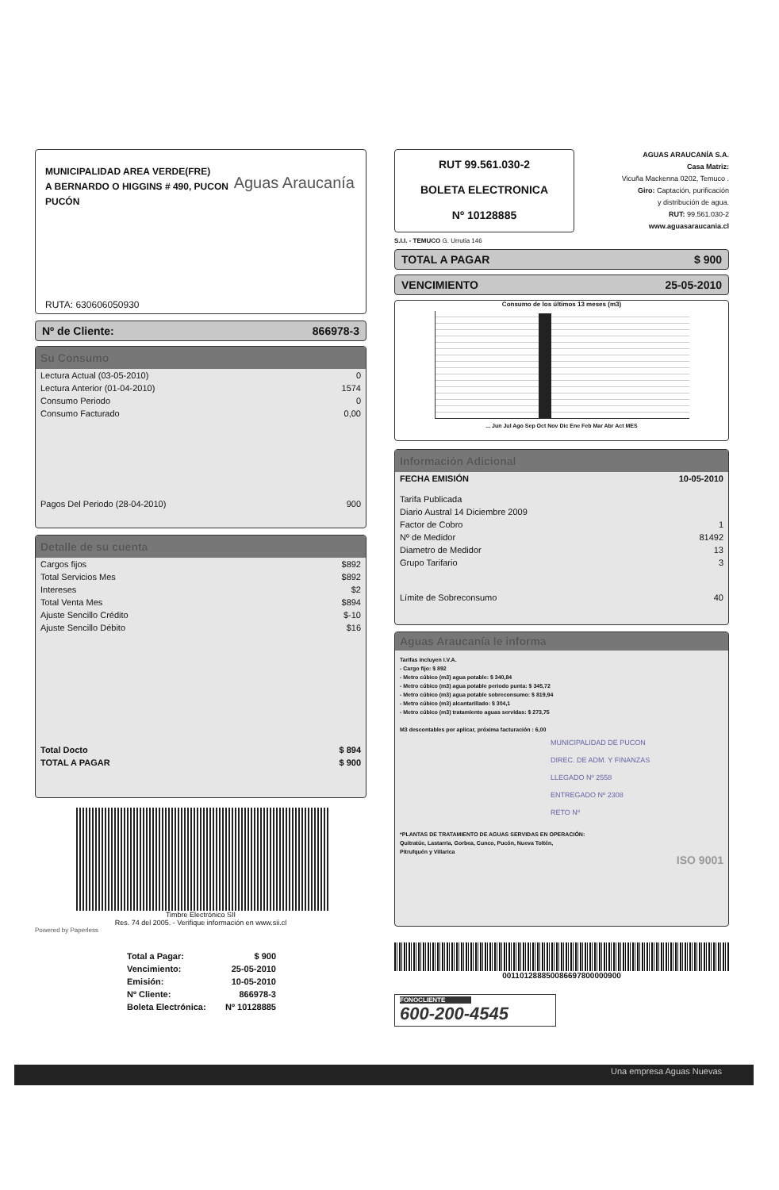MUNICIPALIDAD AREA VERDE(FRE)
A BERNARDO O HIGGINS # 490, PUCON
PUCÓN
Aguas Araucanía
RUTA: 630606050930
Nº de Cliente: 866978-3
Su Consumo
| Lectura Actual (03-05-2010) | 0 |
| Lectura Anterior (01-04-2010) | 1574 |
| Consumo Periodo | 0 |
| Consumo Facturado | 0,00 |
| Pagos Del Periodo (28-04-2010) | 900 |
Detalle de su cuenta
| Cargos fijos | $892 |
| Total Servicios Mes | $892 |
| Intereses | $2 |
| Total Venta Mes | $894 |
| Ajuste Sencillo Crédito | $-10 |
| Ajuste Sencillo Débito | $16 |
| Total Docto | $ 894 |
| TOTAL A PAGAR | $ 900 |
Timbre Electrónico SII
Res. 74 del 2005. - Verifique información en www.sii.cl
Powered by Paperless
| Total a Pagar: | $ 900 |
| Vencimiento: | 25-05-2010 |
| Emisión: | 10-05-2010 |
| Nº Cliente: | 866978-3 |
| Boleta Electrónica: | Nº 10128885 |
RUT 99.561.030-2
BOLETA ELECTRONICA
Nº 10128885
AGUAS ARAUCANÍA S.A.
Casa Matriz:
Vicuña Mackenna 0202, Temuco .
Giro: Captación, purificación
y distribución de agua.
RUT: 99.561.030-2
www.aguasaraucania.cl
S.I.I. - TEMUCO G. Urrutia 146
TOTAL A PAGAR $ 900
VENCIMIENTO 25-05-2010
Consumo de los últimos 13 meses (m3)
... Jun Jul Ago Sep Oct Nov Dic Ene Feb Mar Abr Act MES
Información Adicional
| FECHA EMISIÓN | 10-05-2010 |
| Tarifa Publicada | |
| Diario Austral 14 Diciembre 2009 | |
| Factor de Cobro | 1 |
| Nº de Medidor | 81492 |
| Diametro de Medidor | 13 |
| Grupo Tarifario | 3 |
| Límite de Sobreconsumo | 40 |
Aguas Araucanía le informa
Tarifas incluyen I.V.A.
- Cargo fijo: $ 892
- Metro cúbico (m3) agua potable: $ 340,84
- Metro cúbico (m3) agua potable periodo punta: $ 345,72
- Metro cúbico (m3) agua potable sobreconsumo: $ 819,94
- Metro cúbico (m3) alcantarillado: $ 304,1
- Metro cúbico (m3) tratamiento aguas servidas: $ 273,75
M3 descontables por aplicar, próxima facturación : 6,00
MUNICIPALIDAD DE PUCON
DIREC. DE ADM. Y FINANZAS
LLEGADO Nº 2558
ENTREGADO Nº 2308
RETO Nº
*PLANTAS DE TRATAMIENTO DE AGUAS SERVIDAS EN OPERACIÓN:
Quitratúe, Lastarria, Gorbea, Cunco, Pucón, Nueva Toltén,
Pitrufquén y Villarica
ISO 9001
00110128885008669780000090​0
FONOCLIENTE
600-200-4545
Una empresa Aguas Nuevas